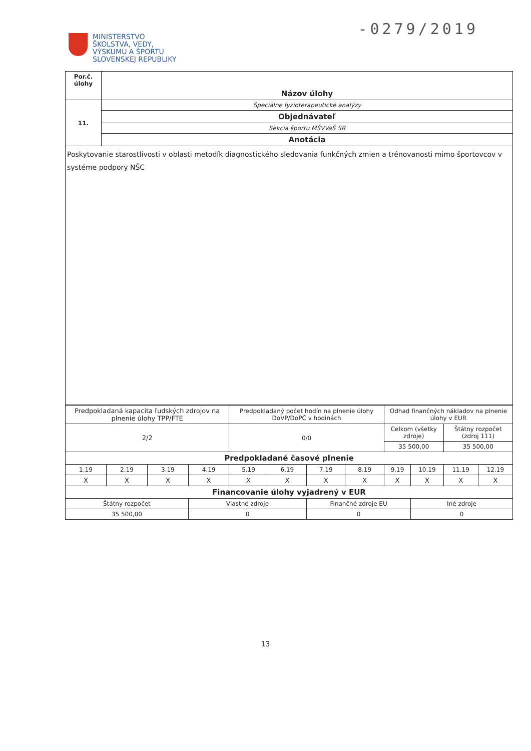-0279/2019
MINISTERSTVO
ŠKOLSTVA, VEDY,
VÝSKUMU A ŠPORTU
SLOVENSKEJ REPUBLIKY
| Por.č. úlohy | Názov úlohy |
| 11. | Špeciálne fyzioterapeutické analýzy |
| | Objednávateľ |
| | Sekcia športu MŠVVaŠ SR |
| | Anotácia |
| Poskytovanie starostlivosti v oblasti metodík diagnostického sledovania funkčných zmien a trénovanosti mimo športovcov v systéme podpory NŠC | |
| Predpokladaná kapacita ľudských zdrojov na plnenie úlohy TPP/FTE | | | | Predpokladaný počet hodín na plnenie úlohy DoVP/DoPČ v hodinách | | | | Odhad finančných nákladov na plnenie úlohy v EUR | | | |
| 2/2 | | | | 0/0 | | | | Celkom (všetky zdroje) | | Štátny rozpočet (zdroj 111) | |
| | | | | | | | | 35 500,00 | | 35 500,00 | |
| Predpokladané časové plnenie | | | | | | | | | | | |
| 1.19 | 2.19 | 3.19 | 4.19 | 5.19 | 6.19 | 7.19 | 8.19 | 9.19 | 10.19 | 11.19 | 12.19 |
| X | X | X | X | X | X | X | X | X | X | X | X |
| Financovanie úlohy vyjadrený v EUR | | | | | | | | | | | |
| Štátny rozpočet | | | Vlastné zdroje | | | Finančné zdroje EU | | | Iné zdroje | | |
| 35 500,00 | | | 0 | | | 0 | | | 0 | | |
13